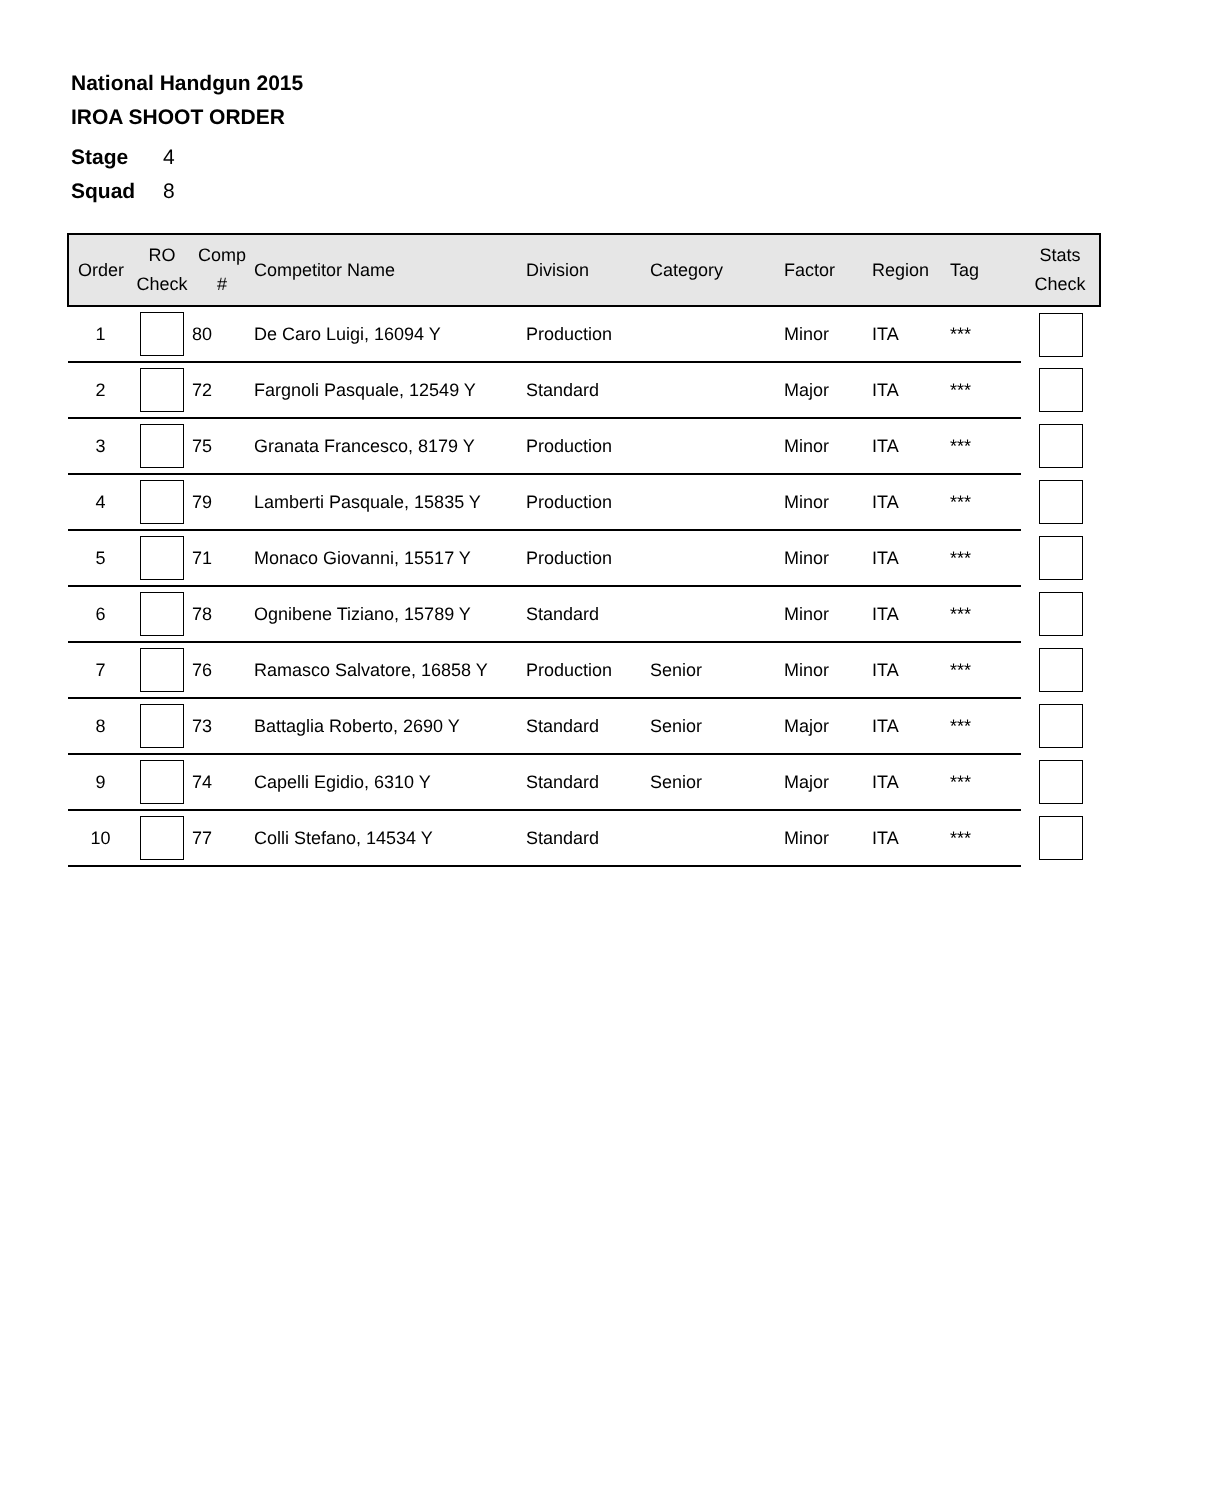National Handgun 2015
IROA SHOOT ORDER
Stage 4
Squad 8
| Order | RO Check | Comp # | Competitor Name | Division | Category | Factor | Region | Tag | Stats Check |
| --- | --- | --- | --- | --- | --- | --- | --- | --- | --- |
| 1 | | 80 | De Caro Luigi, 16094 Y | Production | | Minor | ITA | *** | |
| 2 | | 72 | Fargnoli Pasquale, 12549 Y | Standard | | Major | ITA | *** | |
| 3 | | 75 | Granata Francesco, 8179 Y | Production | | Minor | ITA | *** | |
| 4 | | 79 | Lamberti Pasquale, 15835 Y | Production | | Minor | ITA | *** | |
| 5 | | 71 | Monaco Giovanni, 15517 Y | Production | | Minor | ITA | *** | |
| 6 | | 78 | Ognibene Tiziano, 15789 Y | Standard | | Minor | ITA | *** | |
| 7 | | 76 | Ramasco Salvatore, 16858 Y | Production | Senior | Minor | ITA | *** | |
| 8 | | 73 | Battaglia Roberto, 2690 Y | Standard | Senior | Major | ITA | *** | |
| 9 | | 74 | Capelli Egidio, 6310 Y | Standard | Senior | Major | ITA | *** | |
| 10 | | 77 | Colli Stefano, 14534 Y | Standard | | Minor | ITA | *** | |